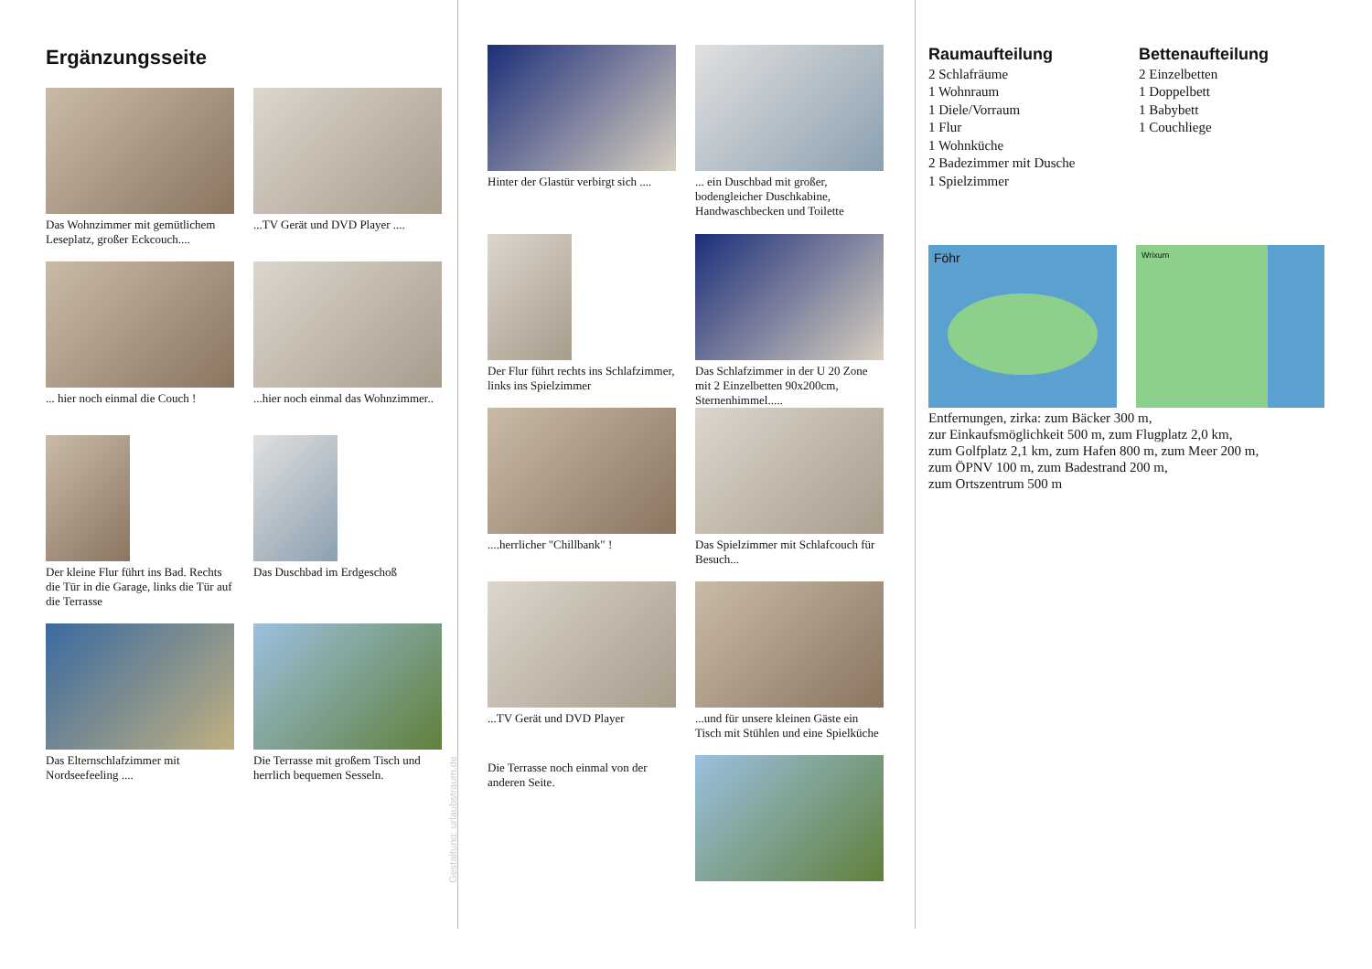Ergänzungsseite
Das Wohnzimmer mit gemütlichem Leseplatz, großer Eckcouch....
...TV Gerät und DVD Player ....
... hier noch einmal die Couch !
...hier noch einmal das Wohnzimmer..
Der kleine Flur führt ins Bad. Rechts die Tür in die Garage, links die Tür auf die Terrasse
Das Duschbad im Erdgeschoß
Das Elternschlafzimmer mit Nordseefeeling ....
Die Terrasse mit großem Tisch und herrlich bequemen Sesseln.
Gestaltung: urlaubstraum.de
Hinter der Glastür verbirgt sich ....
... ein Duschbad mit großer, bodengleicher Duschkabine, Handwaschbecken und Toilette
Der Flur führt rechts ins Schlafzimmer, links ins Spielzimmer
Das Schlafzimmer in der U 20 Zone mit 2 Einzelbetten 90x200cm, Sternenhimmel.....
....herrlicher "Chillbank" !
Das Spielzimmer mit Schlafcouch für Besuch...
...TV Gerät und DVD Player
...und für unsere kleinen Gäste ein Tisch mit Stühlen und eine Spielküche
Die Terrasse noch einmal von der anderen Seite.
Raumaufteilung
2 Schlafräume
1 Wohnraum
1 Diele/Vorraum
1 Flur
1 Wohnküche
2 Badezimmer mit Dusche
1 Spielzimmer
Bettenaufteilung
2 Einzelbetten
1 Doppelbett
1 Babybett
1 Couchliege
Föhr
Wrixum
Entfernungen, zirka: zum Bäcker 300 m,
zur Einkaufsmöglichkeit 500 m, zum Flugplatz 2,0 km,
zum Golfplatz 2,1 km, zum Hafen 800 m, zum Meer 200 m,
zum ÖPNV 100 m, zum Badestrand 200 m,
zum Ortszentrum 500 m